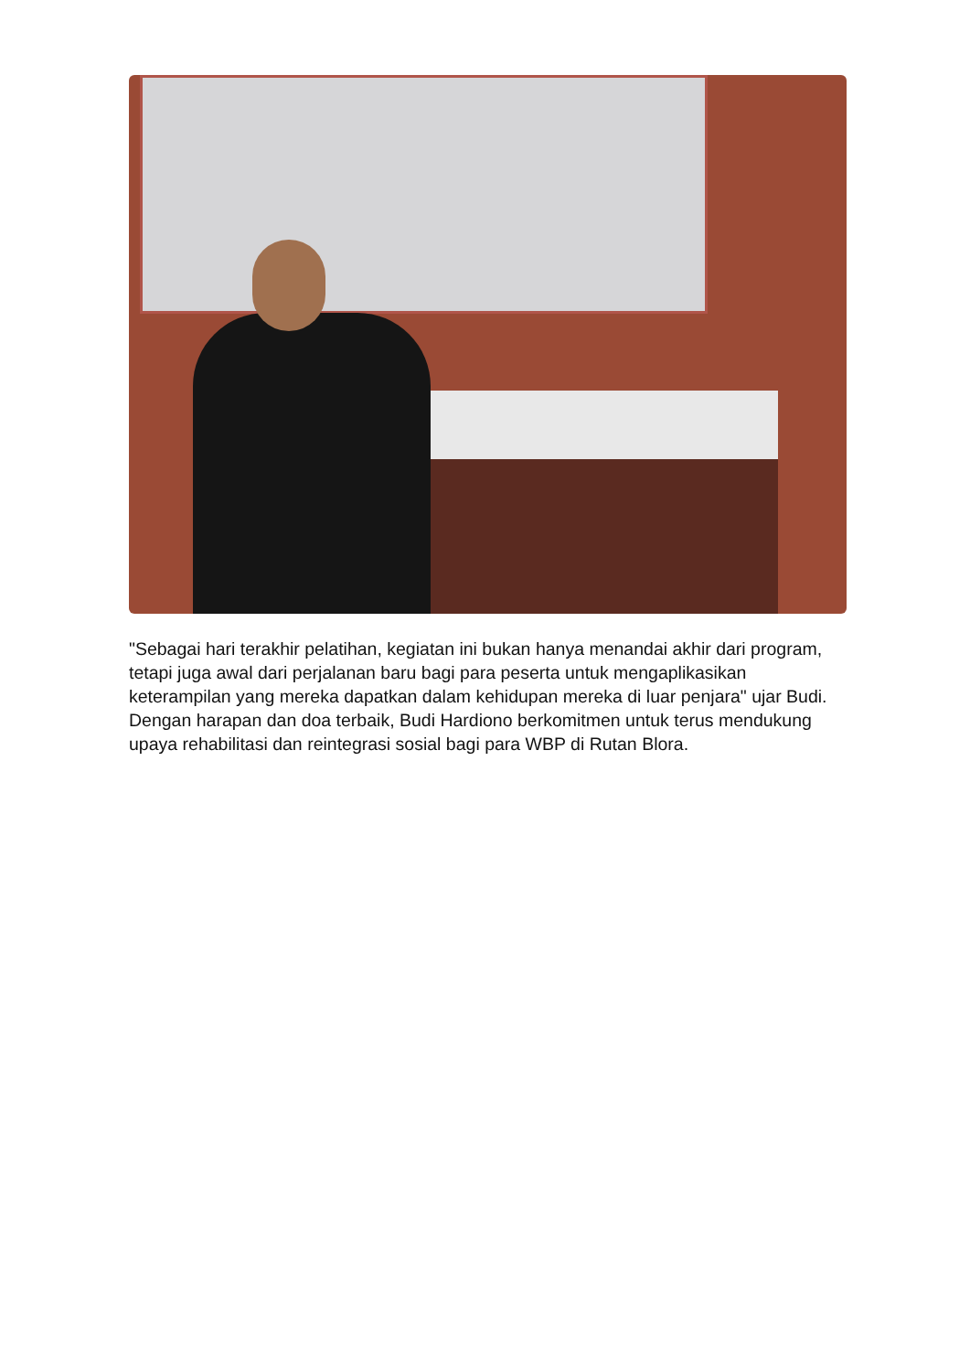"Sebagai hari terakhir pelatihan, kegiatan ini bukan hanya menandai akhir dari program, tetapi juga awal dari perjalanan baru bagi para peserta untuk mengaplikasikan keterampilan yang mereka dapatkan dalam kehidupan mereka di luar penjara" ujar Budi. Dengan harapan dan doa terbaik, Budi Hardiono berkomitmen untuk terus mendukung upaya rehabilitasi dan reintegrasi sosial bagi para WBP di Rutan Blora.